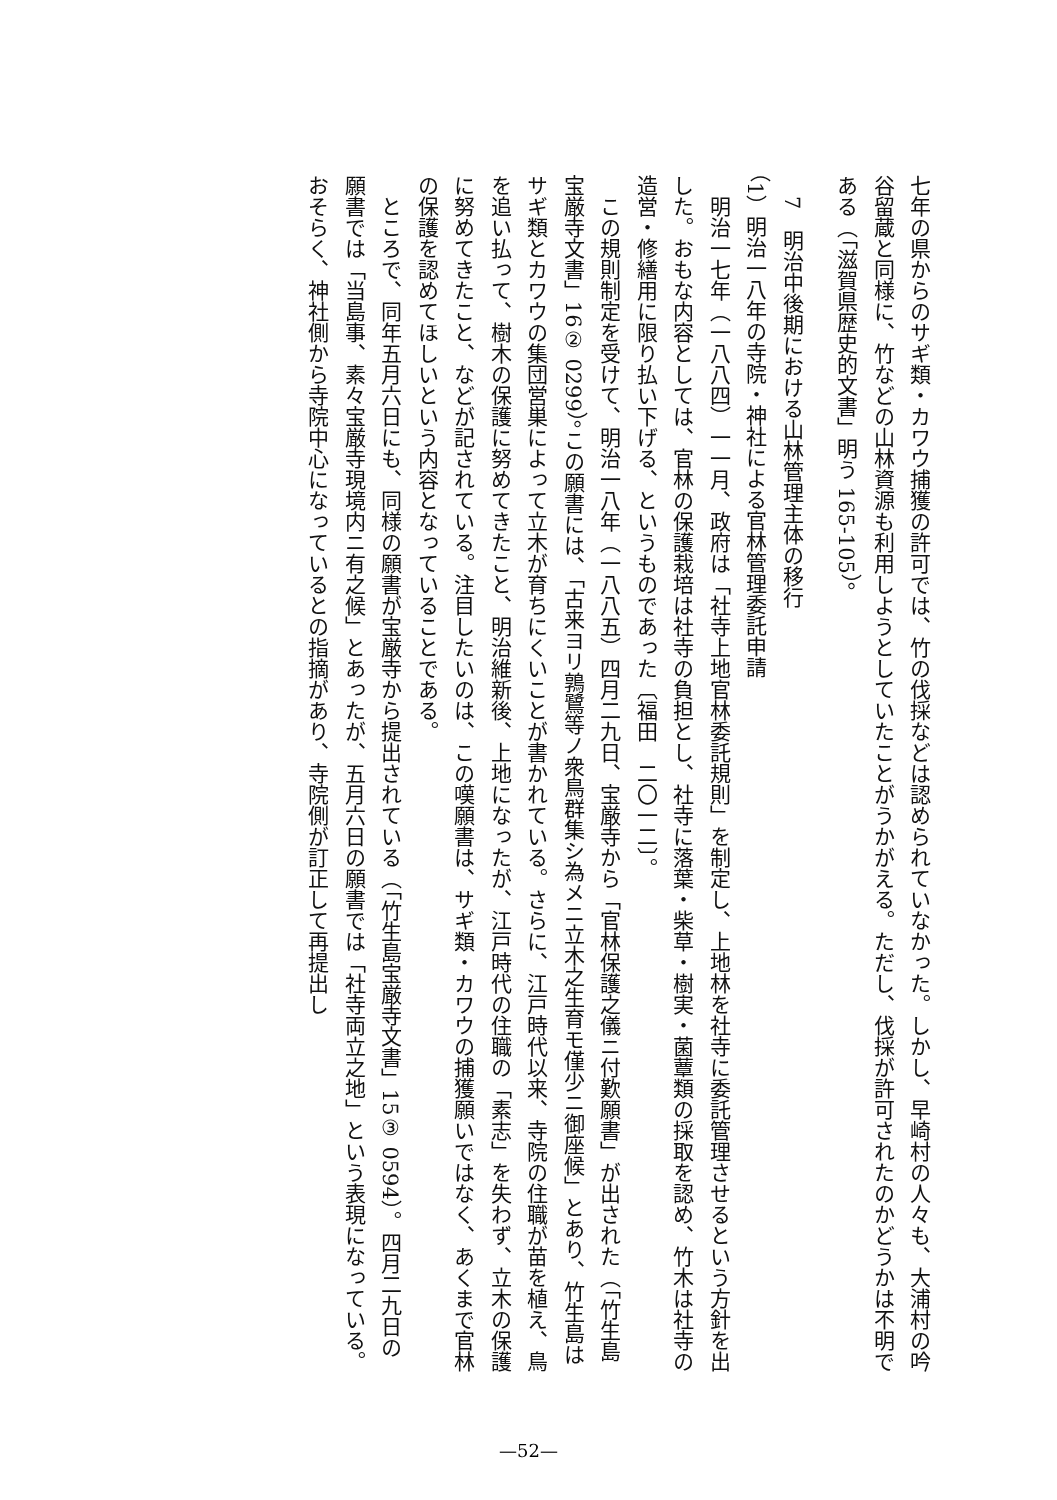七年の県からのサギ類・カワウ捕獲の許可では、竹の伐採などは認められていなかった。しかし、早崎村の人々も、大浦村の吟谷留蔵と同様に、竹などの山林資源も利用しようとしていたことがうかがえる。ただし、伐採が許可されたのかどうかは不明である（「滋賀県歴史的文書」明う 165-105）。
　7　明治中後期における山林管理主体の移行
（1）明治一八年の寺院・神社による官林管理委託申請
　明治一七年（一八八四）一一月、政府は「社寺上地官林委託規則」を制定し、上地林を社寺に委託管理させるという方針を出した。おもな内容としては、官林の保護栽培は社寺の負担とし、社寺に落葉・柴草・樹実・菌蕈類の採取を認め、竹木は社寺の造営・修繕用に限り払い下げる、というものであった〔福田　二〇一二〕。
　この規則制定を受けて、明治一八年（一八八五）四月二九日、宝厳寺から「官林保護之儀ニ付歎願書」が出された（「竹生島宝厳寺文書」16② 0299）。この願書には、「古来ヨリ鶉鷺等ノ衆鳥群集シ為メニ立木之生育モ僅少ニ御座候」とあり、竹生島はサギ類とカワウの集団営巣によって立木が育ちにくいことが書かれている。さらに、江戸時代以来、寺院の住職が苗を植え、鳥を追い払って、樹木の保護に努めてきたこと、明治維新後、上地になったが、江戸時代の住職の「素志」を失わず、立木の保護に努めてきたこと、などが記されている。注目したいのは、この嘆願書は、サギ類・カワウの捕獲願いではなく、あくまで官林の保護を認めてほしいという内容となっていることである。
　ところで、同年五月六日にも、同様の願書が宝厳寺から提出されている（「竹生島宝厳寺文書」15③ 0594）。四月二九日の願書では「当島事、素々宝厳寺現境内ニ有之候」とあったが、五月六日の願書では「社寺両立之地」という表現になっている。おそらく、神社側から寺院中心になっているとの指摘があり、寺院側が訂正して再提出し
—52—